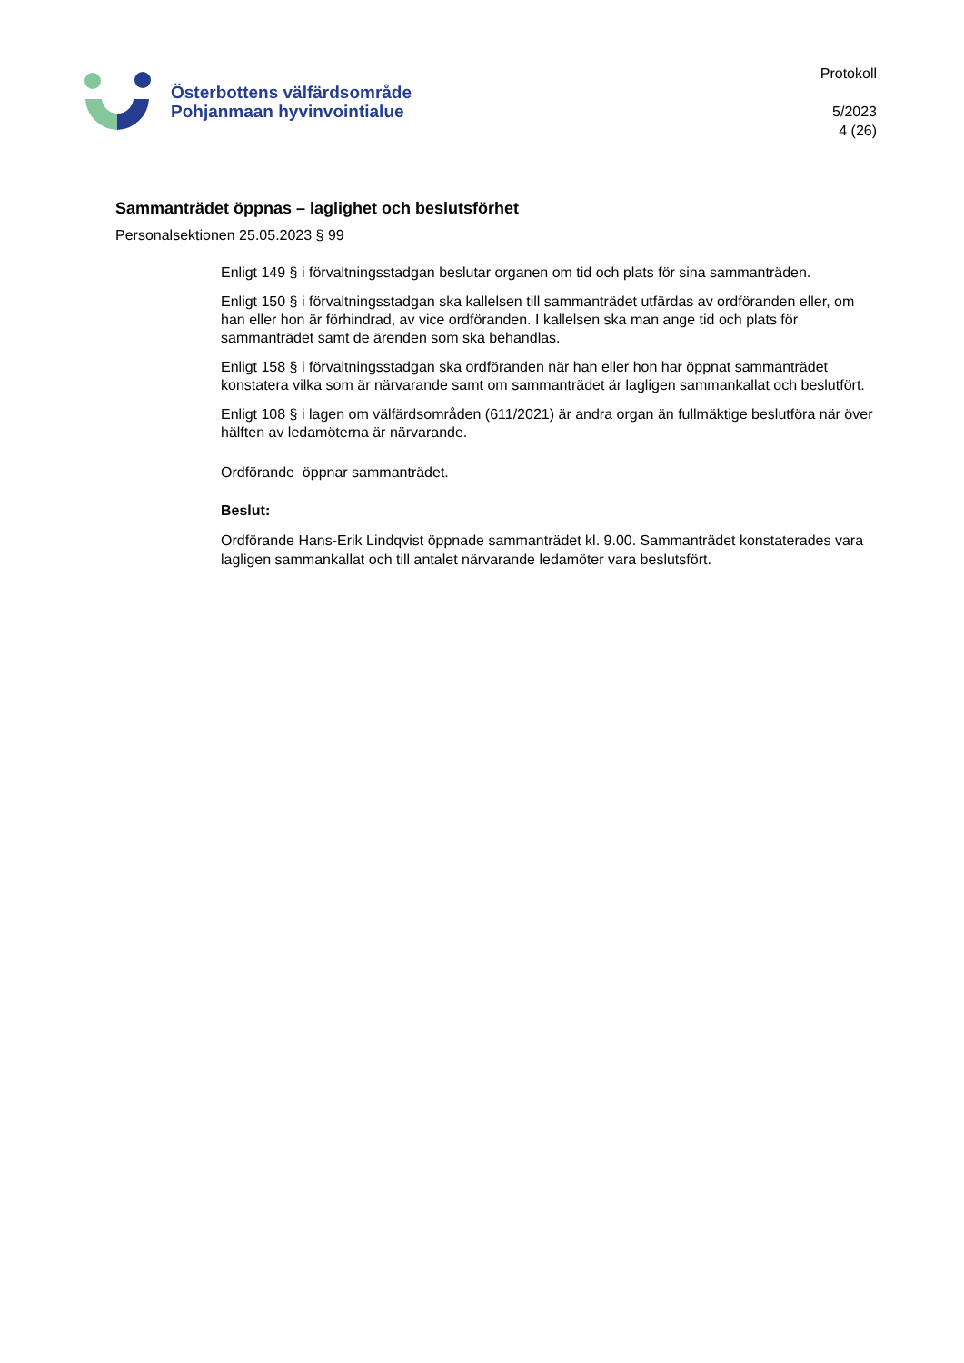Österbottens välfärdsområde
Pohjanmaan hyvinvointialue
Protokoll
5/2023
4 (26)
Sammanträdet öppnas – laglighet och beslutsförhet
Personalsektionen 25.05.2023 § 99
Enligt 149 § i förvaltningsstadgan beslutar organen om tid och plats för sina sammanträden.
Enligt 150 § i förvaltningsstadgan ska kallelsen till sammanträdet utfärdas av ordföranden eller, om han eller hon är förhindrad, av vice ordföranden. I kallelsen ska man ange tid och plats för sammanträdet samt de ärenden som ska behandlas.
Enligt 158 § i förvaltningsstadgan ska ordföranden när han eller hon har öppnat sammanträdet konstatera vilka som är närvarande samt om sammanträdet är lagligen sammankallat och beslutfört.
Enligt 108 § i lagen om välfärdsområden (611/2021) är andra organ än fullmäktige beslutföra när över hälften av ledamöterna är närvarande.
Ordförande öppnar sammanträdet.
Beslut:
Ordförande Hans-Erik Lindqvist öppnade sammanträdet kl. 9.00. Sammanträdet konstaterades vara lagligen sammankallat och till antalet närvarande ledamöter vara beslutsfört.